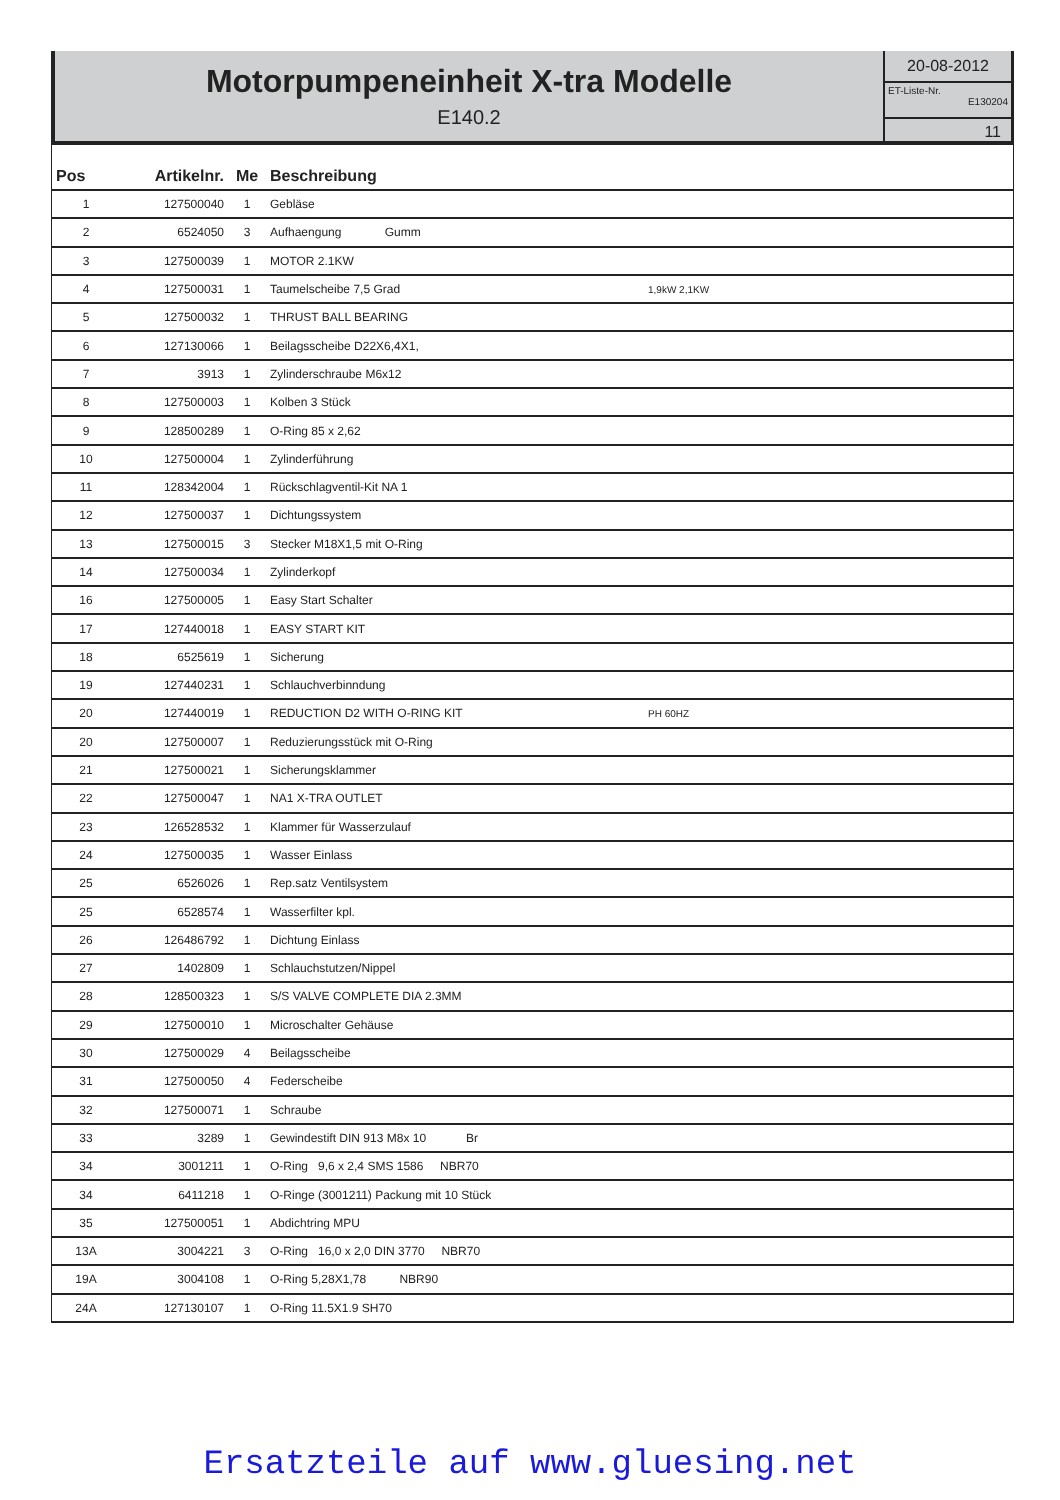Motorpumpeneinheit X-tra Modelle
E140.2
20-08-2012
ET-Liste-Nr.
E130204
11
| Pos | Artikelnr. | Me | Beschreibung | |
| --- | --- | --- | --- | --- |
| 1 | 127500040 | 1 | Gebläse | |
| 2 | 6524050 | 3 | Aufhaengung Gumm | |
| 3 | 127500039 | 1 | MOTOR 2.1KW | |
| 4 | 127500031 | 1 | Taumelscheibe 7,5 Grad | 1,9kW 2,1KW |
| 5 | 127500032 | 1 | THRUST BALL BEARING | |
| 6 | 127130066 | 1 | Beilagsscheibe D22X6,4X1, | |
| 7 | 3913 | 1 | Zylinderschraube M6x12 | |
| 8 | 127500003 | 1 | Kolben 3 Stück | |
| 9 | 128500289 | 1 | O-Ring 85 x 2,62 | |
| 10 | 127500004 | 1 | Zylinderführung | |
| 11 | 128342004 | 1 | Rückschlagventil-Kit NA 1 | |
| 12 | 127500037 | 1 | Dichtungssystem | |
| 13 | 127500015 | 3 | Stecker M18X1,5 mit O-Ring | |
| 14 | 127500034 | 1 | Zylinderkopf | |
| 16 | 127500005 | 1 | Easy Start Schalter | |
| 17 | 127440018 | 1 | EASY START KIT | |
| 18 | 6525619 | 1 | Sicherung | |
| 19 | 127440231 | 1 | Schlauchverbinndung | |
| 20 | 127440019 | 1 | REDUCTION D2 WITH O-RING KIT | PH 60HZ |
| 20 | 127500007 | 1 | Reduzierungsstück mit O-Ring | |
| 21 | 127500021 | 1 | Sicherungsklammer | |
| 22 | 127500047 | 1 | NA1 X-TRA OUTLET | |
| 23 | 126528532 | 1 | Klammer für Wasserzulauf | |
| 24 | 127500035 | 1 | Wasser Einlass | |
| 25 | 6526026 | 1 | Rep.satz Ventilsystem | |
| 25 | 6528574 | 1 | Wasserfilter kpl. | |
| 26 | 126486792 | 1 | Dichtung Einlass | |
| 27 | 1402809 | 1 | Schlauchstutzen/Nippel | |
| 28 | 128500323 | 1 | S/S VALVE COMPLETE DIA 2.3MM | |
| 29 | 127500010 | 1 | Microschalter Gehäuse | |
| 30 | 127500029 | 4 | Beilagsscheibe | |
| 31 | 127500050 | 4 | Federscheibe | |
| 32 | 127500071 | 1 | Schraube | |
| 33 | 3289 | 1 | Gewindestift DIN 913 M8x 10 Br | |
| 34 | 3001211 | 1 | O-Ring 9,6 x 2,4 SMS 1586 NBR70 | |
| 34 | 6411218 | 1 | O-Ringe (3001211) Packung mit 10 Stück | |
| 35 | 127500051 | 1 | Abdichtring MPU | |
| 13A | 3004221 | 3 | O-Ring 16,0 x 2,0 DIN 3770 NBR70 | |
| 19A | 3004108 | 1 | O-Ring 5,28X1,78 NBR90 | |
| 24A | 127130107 | 1 | O-Ring 11.5X1.9 SH70 | |
Ersatzteile auf www.gluesing.net